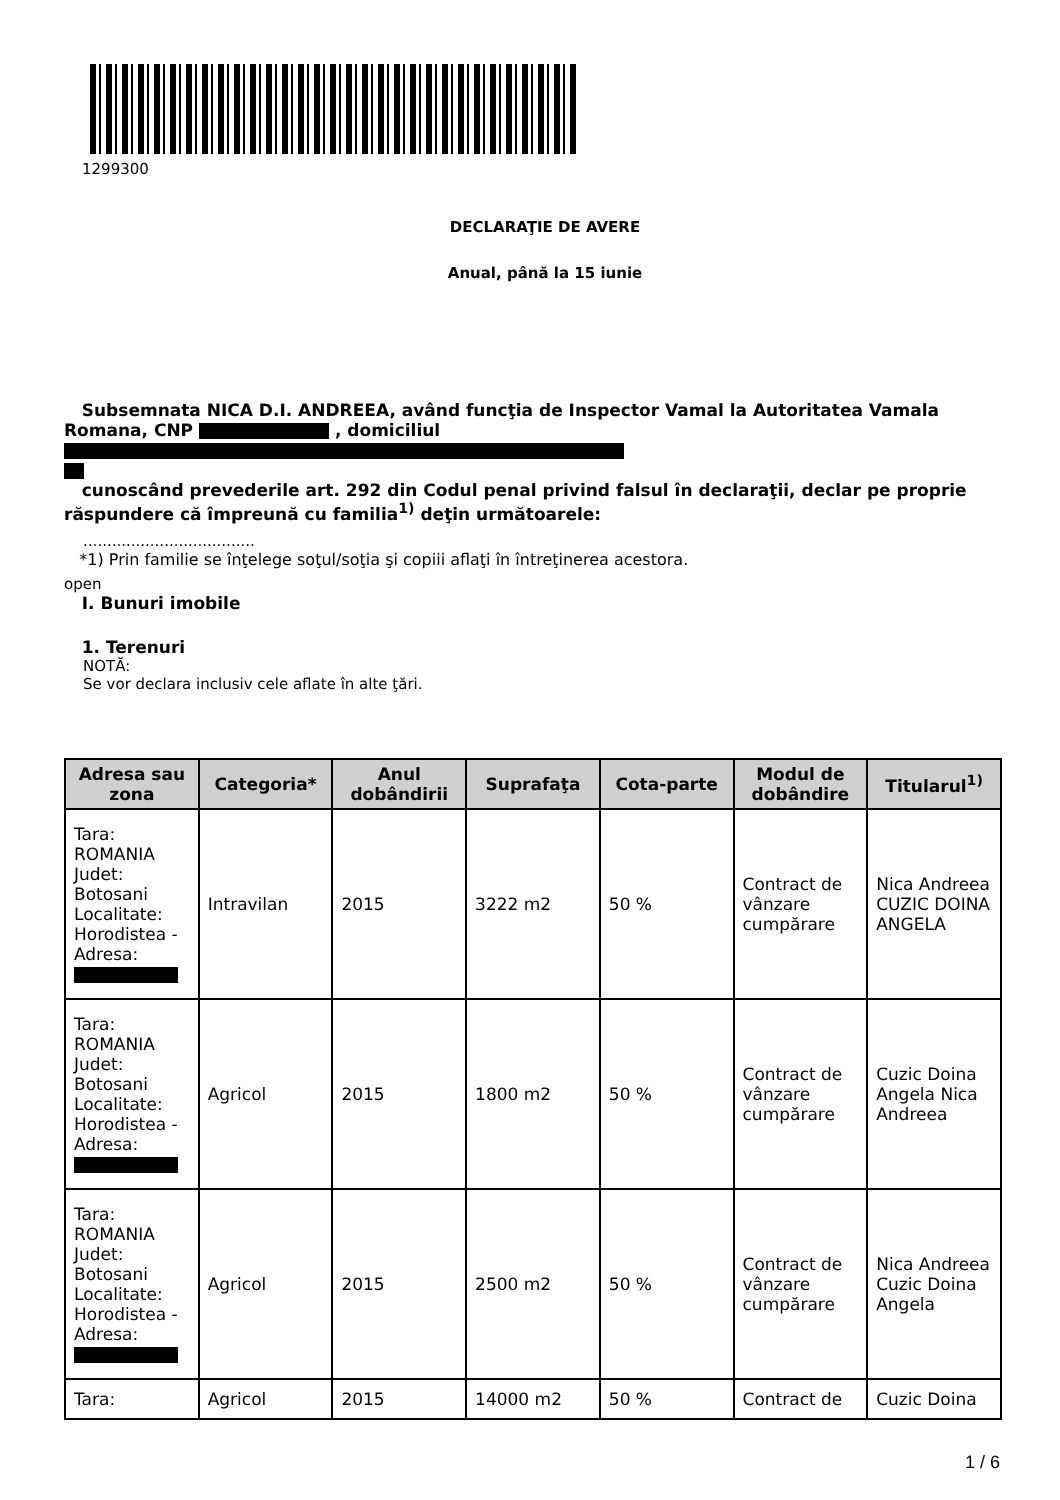1299300
DECLARAŢIE DE AVERE
Anual, până la 15 iunie
Subsemnata NICA D.I. ANDREEA, având funcţia de Inspector Vamal la Autoritatea Vamala Romana, CNP , domiciliul
cunoscând prevederile art. 292 din Codul penal privind falsul în declaraţii, declar pe proprie răspundere că împreună cu familia<sup>1)</sup> deţin următoarele:
....................................
*1) Prin familie se înţelege soţul/soţia şi copiii aflaţi în întreţinerea acestora.
open
I. Bunuri imobile
1. Terenuri
NOTĂ:
Se vor declara inclusiv cele aflate în alte ţări.
| Adresa sau zona | Categoria* | Anul dobândirii | Suprafaţa | Cota-parte | Modul de dobândire | Titularul<sup>1)</sup> |
| --- | --- | --- | --- | --- | --- | --- |
| Tara: ROMANIA Judet: Botosani Localitate: Horodistea - Adresa: | Intravilan | 2015 | 3222 m2 | 50 % | Contract de vânzare cumpărare | Nica Andreea CUZIC DOINA ANGELA |
| Tara: ROMANIA Judet: Botosani Localitate: Horodistea - Adresa: | Agricol | 2015 | 1800 m2 | 50 % | Contract de vânzare cumpărare | Cuzic Doina Angela Nica Andreea |
| Tara: ROMANIA Judet: Botosani Localitate: Horodistea - Adresa: | Agricol | 2015 | 2500 m2 | 50 % | Contract de vânzare cumpărare | Nica Andreea Cuzic Doina Angela |
| Tara: | Agricol | 2015 | 14000 m2 | 50 % | Contract de | Cuzic Doina |
1 / 6